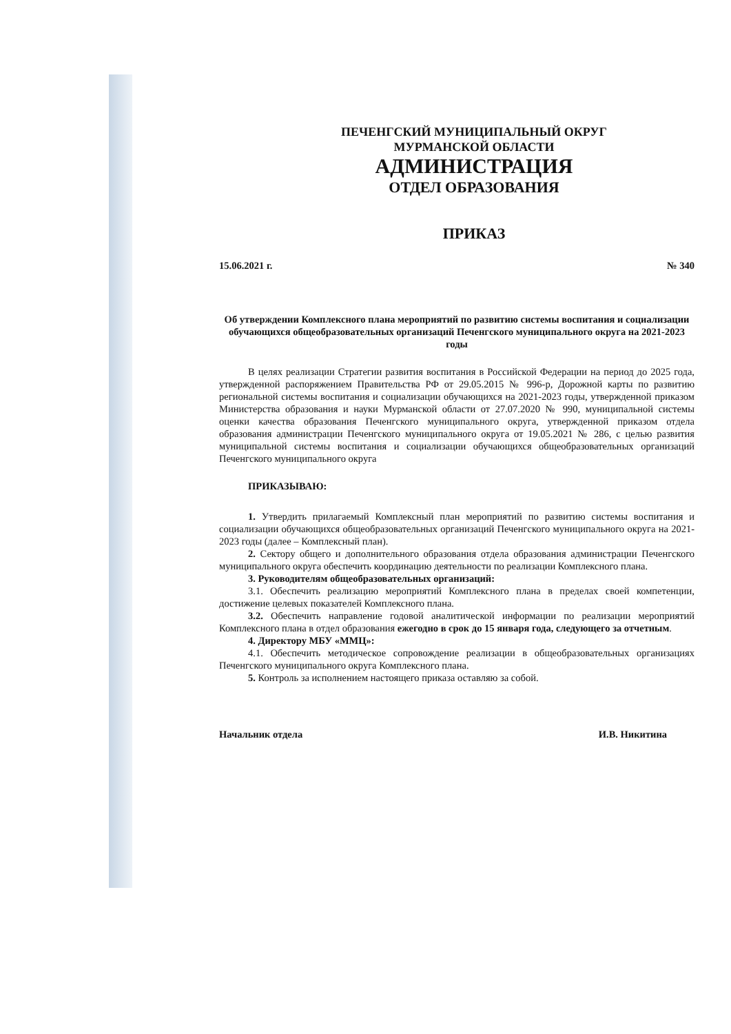ПЕЧЕНГСКИЙ МУНИЦИПАЛЬНЫЙ ОКРУГ
МУРМАНСКОЙ ОБЛАСТИ
АДМИНИСТРАЦИЯ
ОТДЕЛ ОБРАЗОВАНИЯ
ПРИКАЗ
15.06.2021 г. № 340
Об утверждении Комплексного плана мероприятий по развитию системы воспитания и социализации обучающихся общеобразовательных организаций Печенгского муниципального округа на 2021-2023 годы
В целях реализации Стратегии развития воспитания в Российской Федерации на период до 2025 года, утвержденной распоряжением Правительства РФ от 29.05.2015 № 996-р, Дорожной карты по развитию региональной системы воспитания и социализации обучающихся на 2021-2023 годы, утвержденной приказом Министерства образования и науки Мурманской области от 27.07.2020 № 990, муниципальной системы оценки качества образования Печенгского муниципального округа, утвержденной приказом отдела образования администрации Печенгского муниципального округа от 19.05.2021 № 286, с целью развития муниципальной системы воспитания и социализации обучающихся общеобразовательных организаций Печенгского муниципального округа
ПРИКАЗЫВАЮ:
1. Утвердить прилагаемый Комплексный план мероприятий по развитию системы воспитания и социализации обучающихся общеобразовательных организаций Печенгского муниципального округа на 2021-2023 годы (далее – Комплексный план).
2. Сектору общего и дополнительного образования отдела образования администрации Печенгского муниципального округа обеспечить координацию деятельности по реализации Комплексного плана.
3. Руководителям общеобразовательных организаций:
3.1. Обеспечить реализацию мероприятий Комплексного плана в пределах своей компетенции, достижение целевых показателей Комплексного плана.
3.2. Обеспечить направление годовой аналитической информации по реализации мероприятий Комплексного плана в отдел образования ежегодно в срок до 15 января года, следующего за отчетным.
4. Директору МБУ «ММЦ»:
4.1. Обеспечить методическое сопровождение реализации в общеобразовательных организациях Печенгского муниципального округа Комплексного плана.
5. Контроль за исполнением настоящего приказа оставляю за собой.
Начальник отдела И.В. Никитина